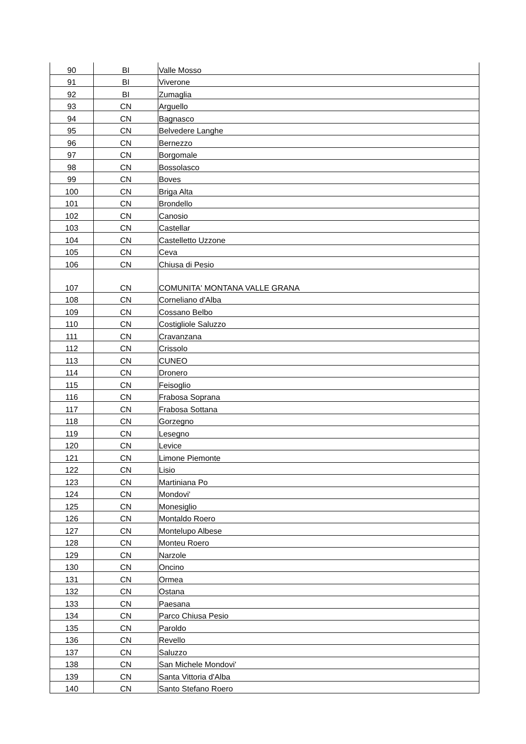| 90 | BI | Valle Mosso |
| 91 | BI | Viverone |
| 92 | BI | Zumaglia |
| 93 | CN | Arguello |
| 94 | CN | Bagnasco |
| 95 | CN | Belvedere Langhe |
| 96 | CN | Bernezzo |
| 97 | CN | Borgomale |
| 98 | CN | Bossolasco |
| 99 | CN | Boves |
| 100 | CN | Briga Alta |
| 101 | CN | Brondello |
| 102 | CN | Canosio |
| 103 | CN | Castellar |
| 104 | CN | Castelletto Uzzone |
| 105 | CN | Ceva |
| 106 | CN | Chiusa di Pesio |
| 107 | CN | COMUNITA' MONTANA VALLE GRANA |
| 108 | CN | Corneliano d'Alba |
| 109 | CN | Cossano Belbo |
| 110 | CN | Costigliole Saluzzo |
| 111 | CN | Cravanzana |
| 112 | CN | Crissolo |
| 113 | CN | CUNEO |
| 114 | CN | Dronero |
| 115 | CN | Feisoglio |
| 116 | CN | Frabosa Soprana |
| 117 | CN | Frabosa Sottana |
| 118 | CN | Gorzegno |
| 119 | CN | Lesegno |
| 120 | CN | Levice |
| 121 | CN | Limone Piemonte |
| 122 | CN | Lisio |
| 123 | CN | Martiniana Po |
| 124 | CN | Mondovi' |
| 125 | CN | Monesiglio |
| 126 | CN | Montaldo Roero |
| 127 | CN | Montelupo Albese |
| 128 | CN | Monteu Roero |
| 129 | CN | Narzole |
| 130 | CN | Oncino |
| 131 | CN | Ormea |
| 132 | CN | Ostana |
| 133 | CN | Paesana |
| 134 | CN | Parco Chiusa Pesio |
| 135 | CN | Paroldo |
| 136 | CN | Revello |
| 137 | CN | Saluzzo |
| 138 | CN | San Michele Mondovi' |
| 139 | CN | Santa Vittoria d'Alba |
| 140 | CN | Santo Stefano Roero |